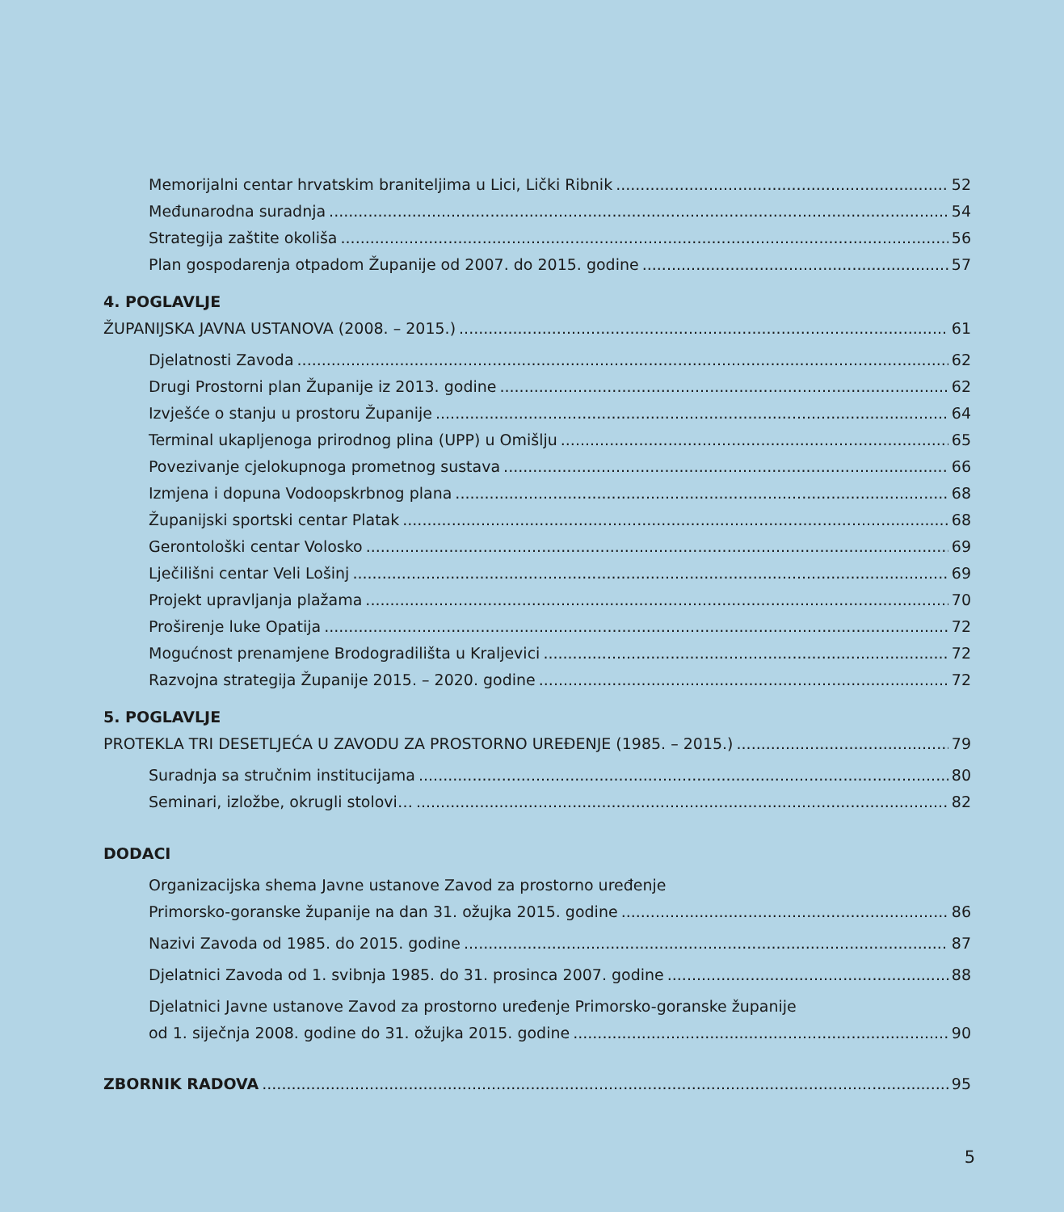Memorijalni centar hrvatskim braniteljima u Lici, Lički Ribnik 52
Međunarodna suradnja 54
Strategija zaštite okoliša 56
Plan gospodarenja otpadom Županije od 2007. do 2015. godine 57
4. POGLAVLJE
ŽUPANIJSKA JAVNA USTANOVA (2008. – 2015.) 61
Djelatnosti Zavoda 62
Drugi Prostorni plan Županije iz 2013. godine 62
Izvješće o stanju u prostoru Županije 64
Terminal ukapljenoga prirodnog plina (UPP) u Omišlju 65
Povezivanje cjelokupnoga prometnog sustava 66
Izmjena i dopuna Vodoopskrbnog plana 68
Županijski sportski centar Platak 68
Gerontološki centar Volosko 69
Lječilišni centar Veli Lošinj 69
Projekt upravljanja plažama 70
Proširenje luke Opatija 72
Mogućnost prenamjene Brodogradilišta u Kraljevici 72
Razvojna strategija Županije 2015. – 2020. godine 72
5. POGLAVLJE
PROTEKLA TRI DESETLJEĆA U ZAVODU ZA PROSTORNO UREĐENJE (1985. – 2015.) 79
Suradnja sa stručnim institucijama 80
Seminari, izložbe, okrugli stolovi… 82
DODACI
Organizacijska shema Javne ustanove Zavod za prostorno uređenje
Primorsko-goranske županije na dan 31. ožujka 2015. godine 86
Nazivi Zavoda od 1985. do 2015. godine 87
Djelatnici Zavoda od 1. svibnja 1985. do 31. prosinca 2007. godine 88
Djelatnici Javne ustanove Zavod za prostorno uređenje Primorsko-goranske županije
od 1. siječnja 2008. godine do 31. ožujka 2015. godine 90
ZBORNIK RADOVA 95
5